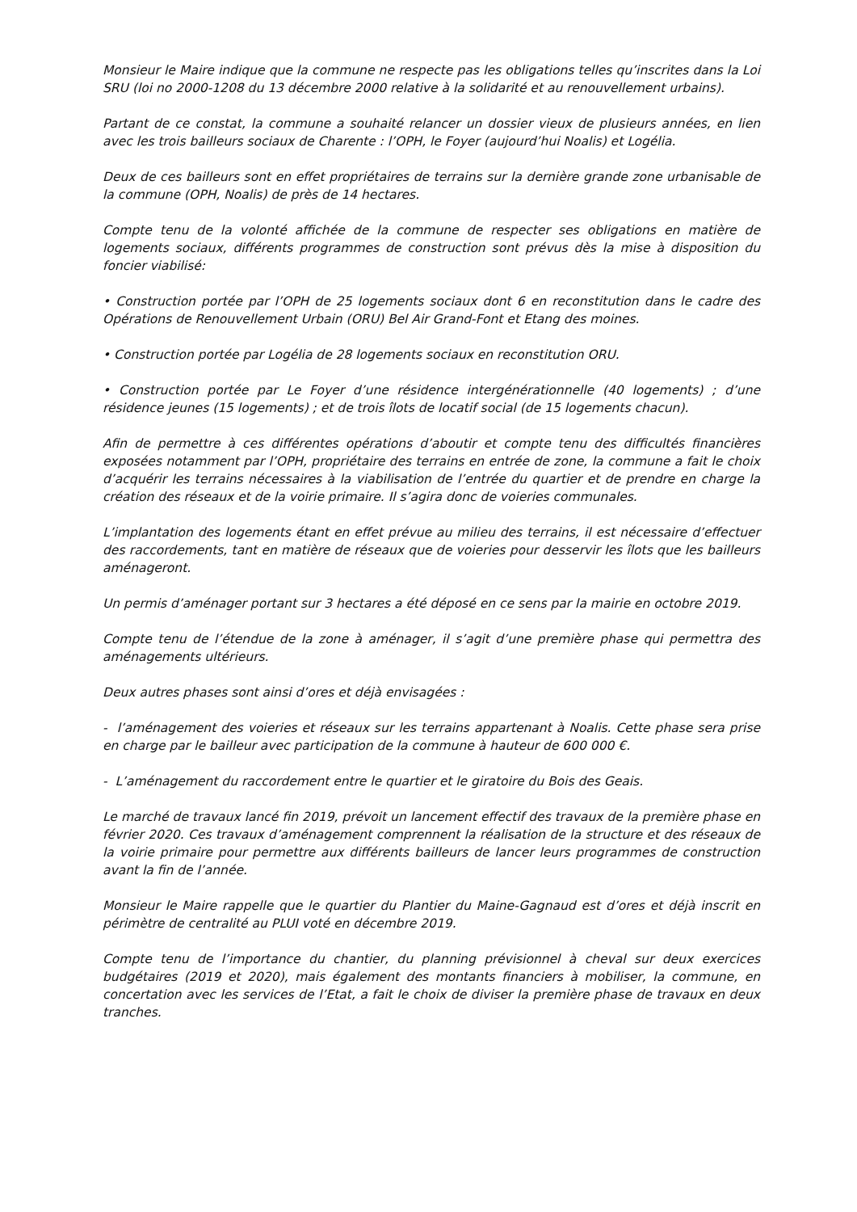Monsieur le Maire indique que la commune ne respecte pas les obligations telles qu’inscrites dans la Loi SRU (loi no 2000-1208 du 13 décembre 2000 relative à la solidarité et au renouvellement urbains).
Partant de ce constat, la commune a souhaité relancer un dossier vieux de plusieurs années, en lien avec les trois bailleurs sociaux de Charente : l’OPH, le Foyer (aujourd’hui Noalis) et Logélia.
Deux de ces bailleurs sont en effet propriétaires de terrains sur la dernière grande zone urbanisable de la commune (OPH, Noalis) de près de 14 hectares.
Compte tenu de la volonté affichée de la commune de respecter ses obligations en matière de logements sociaux, différents programmes de construction sont prévus dès la mise à disposition du foncier viabilisé:
• Construction portée par l’OPH de 25 logements sociaux dont 6 en reconstitution dans le cadre des Opérations de Renouvellement Urbain (ORU) Bel Air Grand-Font et Etang des moines.
• Construction portée par Logélia de 28 logements sociaux en reconstitution ORU.
• Construction portée par Le Foyer d’une résidence intergénérationnelle (40 logements) ; d’une résidence jeunes (15 logements) ; et de trois îlots de locatif social (de 15 logements chacun).
Afin de permettre à ces différentes opérations d’aboutir et compte tenu des difficultés financières exposées notamment par l’OPH, propriétaire des terrains en entrée de zone, la commune a fait le choix d’acquérir les terrains nécessaires à la viabilisation de l’entrée du quartier et de prendre en charge la création des réseaux et de la voirie primaire. Il s’agira donc de voieries communales.
L’implantation des logements étant en effet prévue au milieu des terrains, il est nécessaire d’effectuer des raccordements, tant en matière de réseaux que de voieries pour desservir les îlots que les bailleurs aménageront.
Un permis d’aménager portant sur 3 hectares a été déposé en ce sens par la mairie en octobre 2019.
Compte tenu de l’étendue de la zone à aménager, il s’agit d’une première phase qui permettra des aménagements ultérieurs.
Deux autres phases sont ainsi d’ores et déjà envisagées :
- l’aménagement des voieries et réseaux sur les terrains appartenant à Noalis. Cette phase sera prise en charge par le bailleur avec participation de la commune à hauteur de 600 000 €.
- L’aménagement du raccordement entre le quartier et le giratoire du Bois des Geais.
Le marché de travaux lancé fin 2019, prévoit un lancement effectif des travaux de la première phase en février 2020. Ces travaux d’aménagement comprennent la réalisation de la structure et des réseaux de la voirie primaire pour permettre aux différents bailleurs de lancer leurs programmes de construction avant la fin de l’année.
Monsieur le Maire rappelle que le quartier du Plantier du Maine-Gagnaud est d’ores et déjà inscrit en périmètre de centralité au PLUI voté en décembre 2019.
Compte tenu de l’importance du chantier, du planning prévisionnel à cheval sur deux exercices budgétaires (2019 et 2020), mais également des montants financiers à mobiliser, la commune, en concertation avec les services de l’Etat, a fait le choix de diviser la première phase de travaux en deux tranches.